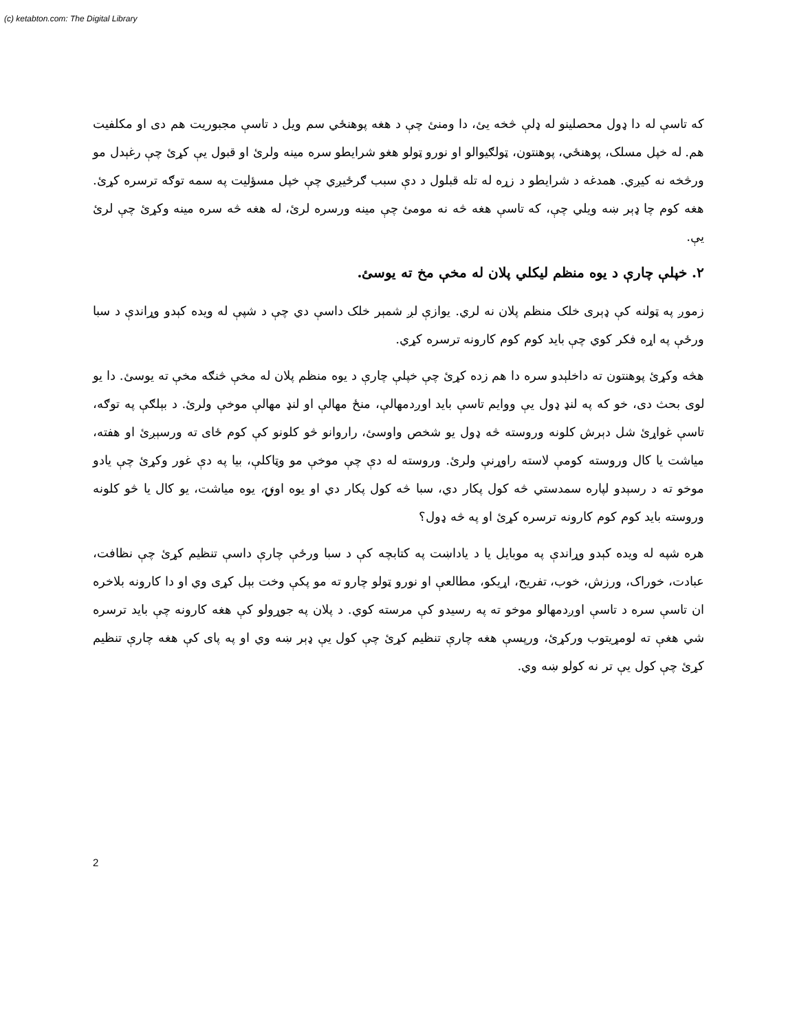(c) ketabton.com: The Digital Library
که تاسې له دا ډول محصلینو له ډلې څخه یئ، دا ومنئ چې د هغه پوهنځي سم ویل د تاسې مجبوریت هم دی او مکلفیت هم. له خپل مسلک، پوهنځي، پوهنتون، ټولګیوالو او نورو ټولو هغو شرایطو سره مینه ولرئ او قبول یې کړئ چې رغېدل مو ورڅخه نه کیږي. همدغه د شرایطو د زړه له تله قبلول د دې سبب ګرځیږي چې خپل مسؤلیت په سمه توګه ترسره کړئ. هغه کوم چا ډېر ښه ویلي چې، که تاسې هغه څه نه مومئ چې مینه ورسره لرئ، له هغه څه سره مینه وکړئ چې لرئ یې.
۲. خپلې چارې د یوه منظم لیکلي پلان له مخې مخ ته یوسئ.
زموږ په ټولنه کې ډېری خلک منظم پلان نه لري. یوازې لږ شمېر خلک داسې دي چې د شپې له ویده کېدو وړاندې د سبا ورځې په اړه فکر کوي چې باید کوم کوم کارونه ترسره کړي.
هڅه وکړئ پوهنتون ته داخلېدو سره دا هم زده کړئ چې خپلې چارې د یوه منظم پلان له مخې څنګه مخې ته یوسئ. دا یو لوی بحث دی، خو که په لنډ ډول یې ووایم تاسې باید اوږدمهالې، منځ مهالې او لنډ مهالې موخې ولرئ. د بېلګې په توګه، تاسې غواړئ شل دېرش کلونه وروسته څه ډول یو شخص واوسئ، راروانو څو کلونو کې کوم ځای ته ورسېږئ او هفته، میاشت یا کال وروسته کومې لاسته راوړنې ولرئ. وروسته له دې چې موخې مو وټاکلې، بیا په دې غور وکړئ چې یادو موخو ته د رسېدو لپاره سمدستي څه کول پکار دي، سبا څه کول پکار دي او یوه اونۍ، یوه میاشت، یو کال یا څو کلونه وروسته باید کوم کوم کارونه ترسره کړئ او په څه ډول؟
هره شپه له ویده کېدو وړاندې په موبایل یا د یاداښت په کتابچه کې د سبا ورځې چارې داسې تنظیم کړئ چې نظافت، عبادت، خوراک، ورزش، خوب، تفریح، اړیکو، مطالعې او نورو ټولو چارو ته مو پکې وخت بېل کړی وي او دا کارونه بلاخره ان تاسې سره د تاسې اوږدمهالو موخو ته په رسیدو کې مرسته کوي. د پلان په جوړولو کې هغه کارونه چې باید ترسره شي هغې ته لومړیتوب ورکړئ، ورپسې هغه چارې تنظیم کړئ چې کول یې ډېر ښه وي او په پای کې هغه چارې تنظیم کړئ چې کول یې تر نه کولو ښه وي.
2